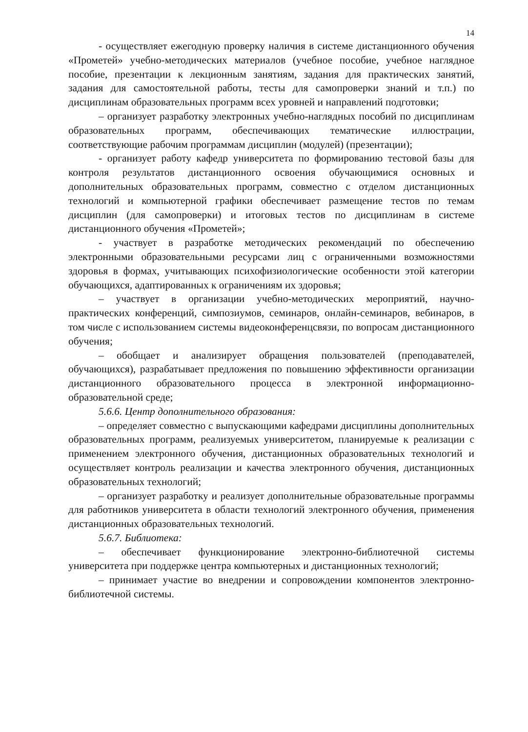14
- осуществляет ежегодную проверку наличия в системе дистанционного обучения «Прометей» учебно-методических материалов (учебное пособие, учебное наглядное пособие, презентации к лекционным занятиям, задания для практических занятий, задания для самостоятельной работы, тесты для самопроверки знаний и т.п.) по дисциплинам образовательных программ всех уровней и направлений подготовки;
– организует разработку электронных учебно-наглядных пособий по дисциплинам образовательных программ, обеспечивающих тематические иллюстрации, соответствующие рабочим программам дисциплин (модулей) (презентации);
- организует работу кафедр университета по формированию тестовой базы для контроля результатов дистанционного освоения обучающимися основных и дополнительных образовательных программ, совместно с отделом дистанционных технологий и компьютерной графики обеспечивает размещение тестов по темам дисциплин (для самопроверки) и итоговых тестов по дисциплинам в системе дистанционного обучения «Прометей»;
- участвует в разработке методических рекомендаций по обеспечению электронными образовательными ресурсами лиц с ограниченными возможностями здоровья в формах, учитывающих психофизиологические особенности этой категории обучающихся, адаптированных к ограничениям их здоровья;
– участвует в организации учебно-методических мероприятий, научно-практических конференций, симпозиумов, семинаров, онлайн-семинаров, вебинаров, в том числе с использованием системы видеоконференцсвязи, по вопросам дистанционного обучения;
– обобщает и анализирует обращения пользователей (преподавателей, обучающихся), разрабатывает предложения по повышению эффективности организации дистанционного образовательного процесса в электронной информационно-образовательной среде;
5.6.6. Центр дополнительного образования:
– определяет совместно с выпускающими кафедрами дисциплины дополнительных образовательных программ, реализуемых университетом, планируемые к реализации с применением электронного обучения, дистанционных образовательных технологий и осуществляет контроль реализации и качества электронного обучения, дистанционных образовательных технологий;
– организует разработку и реализует дополнительные образовательные программы для работников университета в области технологий электронного обучения, применения дистанционных образовательных технологий.
5.6.7. Библиотека:
– обеспечивает функционирование электронно-библиотечной системы университета при поддержке центра компьютерных и дистанционных технологий;
– принимает участие во внедрении и сопровождении компонентов электронно-библиотечной системы.